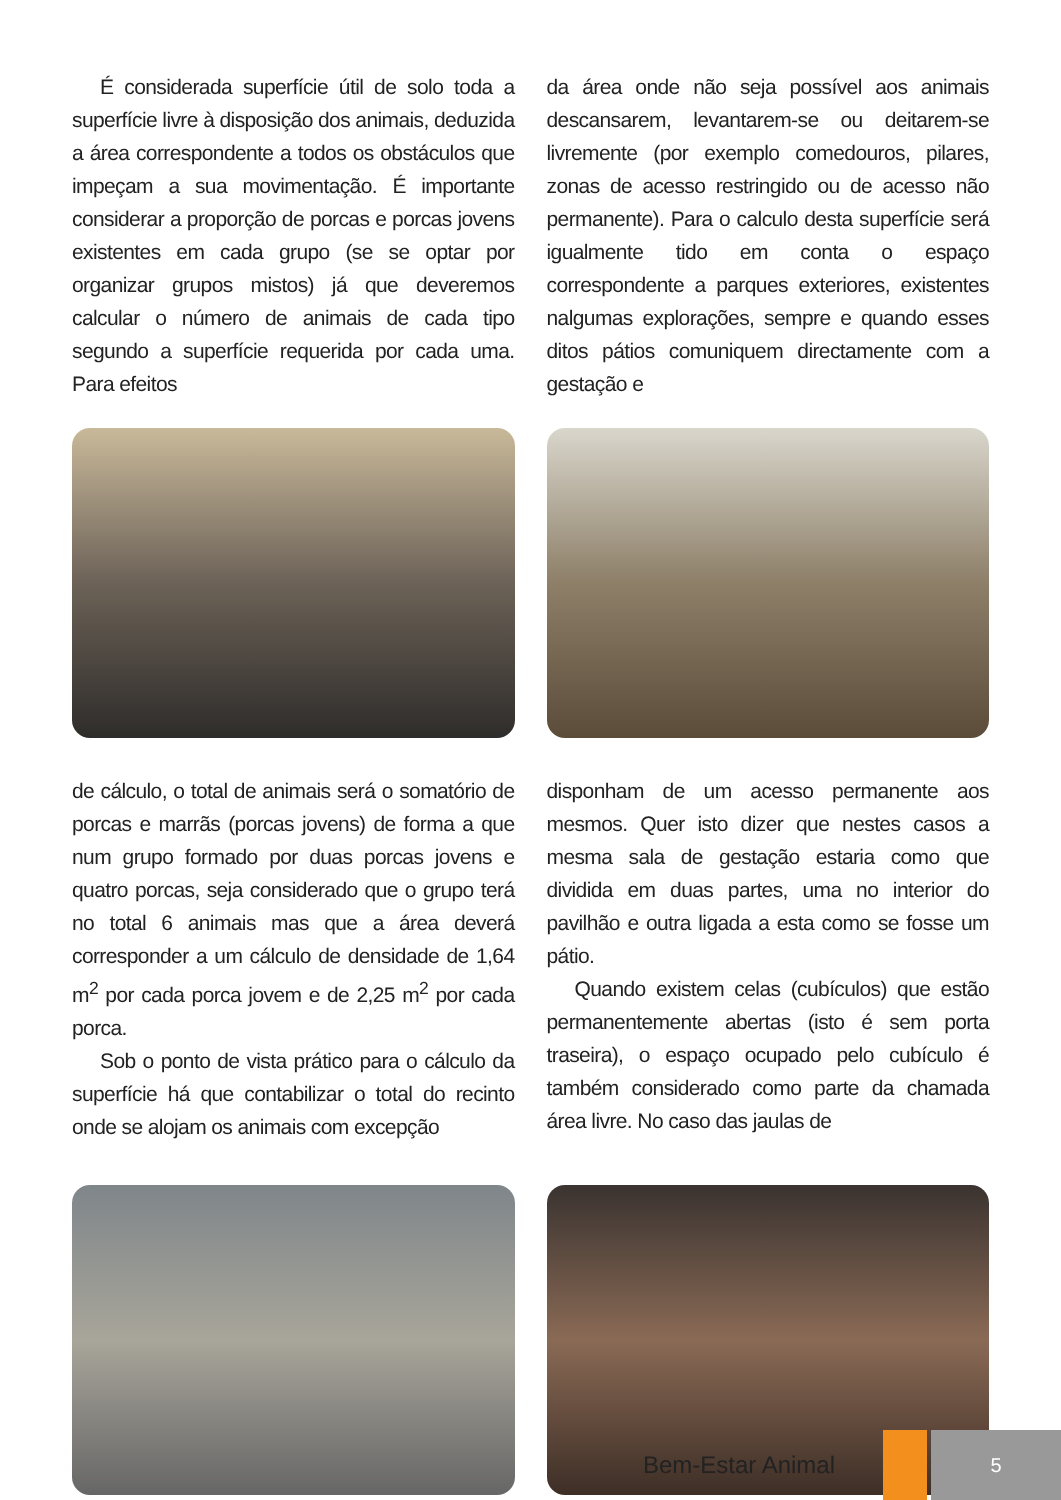É considerada superfície útil de solo toda a superfície livre à disposição dos animais, deduzida a área correspondente a todos os obstáculos que impeçam a sua movimentação. É importante considerar a proporção de porcas e porcas jovens existentes em cada grupo (se se optar por organizar grupos mistos) já que deveremos calcular o número de animais de cada tipo segundo a superfície requerida por cada uma. Para efeitos
da área onde não seja possível aos animais descansarem, levantarem-se ou deitarem-se livremente (por exemplo comedouros, pilares, zonas de acesso restringido ou de acesso não permanente). Para o calculo desta superfície será igualmente tido em conta o espaço correspondente a parques exteriores, existentes nalgumas explorações, sempre e quando esses ditos pátios comuniquem directamente com a gestação e
de cálculo, o total de animais será o somatório de porcas e marrãs (porcas jovens) de forma a que num grupo formado por duas porcas jovens e quatro porcas, seja considerado que o grupo terá no total 6 animais mas que a área deverá corresponder a um cálculo de densidade de 1,64 m<sup>2</sup> por cada porca jovem e de 2,25 m<sup>2</sup> por cada porca.
Sob o ponto de vista prático para o cálculo da superfície há que contabilizar o total do recinto onde se alojam os animais com excepção
disponham de um acesso permanente aos mesmos. Quer isto dizer que nestes casos a mesma sala de gestação estaria como que dividida em duas partes, uma no interior do pavilhão e outra ligada a esta como se fosse um pátio.
Quando existem celas (cubículos) que estão permanentemente abertas (isto é sem porta traseira), o espaço ocupado pelo cubículo é também considerado como parte da chamada área livre. No caso das jaulas de
Bem-Estar Animal
5